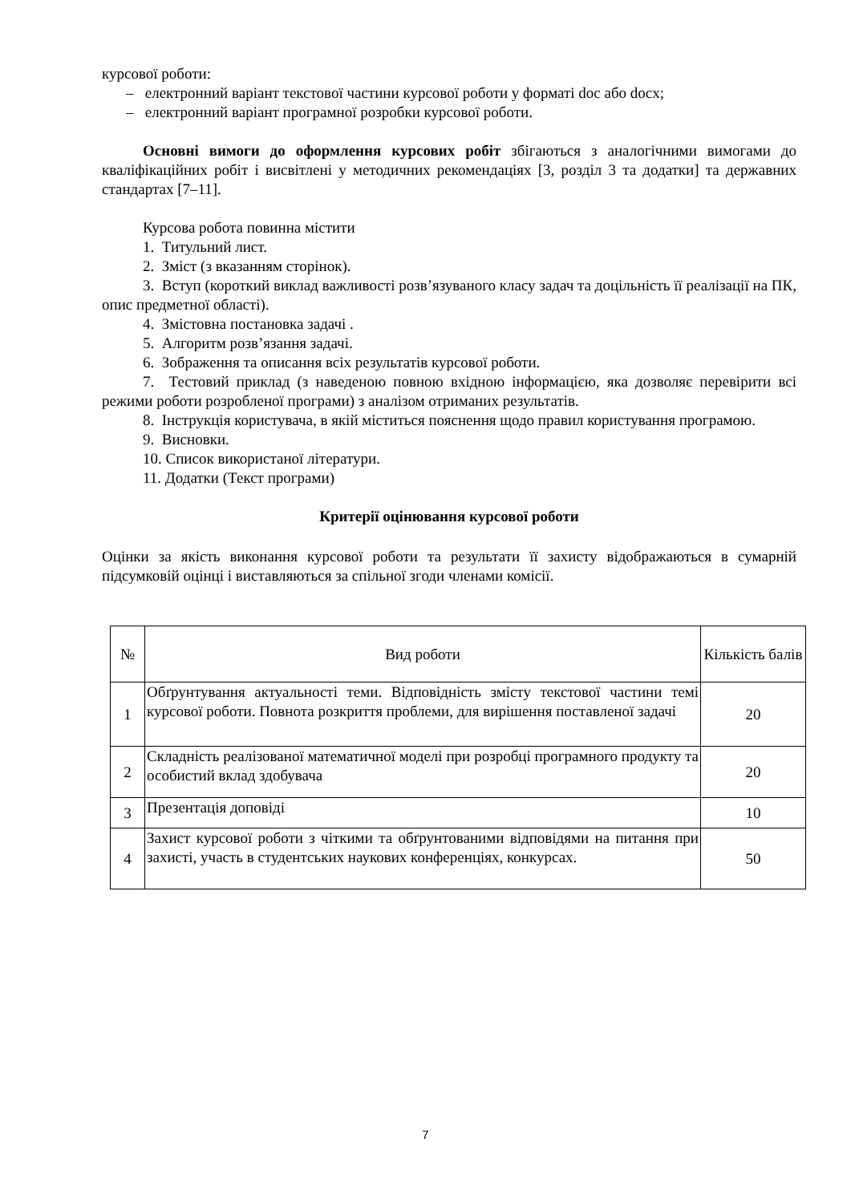курсової роботи:
– електронний варіант текстової частини курсової роботи у форматі doc або docx;
– електронний варіант програмної розробки курсової роботи.
Основні вимоги до оформлення курсових робіт збігаються з аналогічними вимогами до кваліфікаційних робіт і висвітлені у методичних рекомендаціях [3, розділ 3 та додатки] та державних стандартах [7–11].
Курсова робота повинна містити
1. Титульний лист.
2. Зміст (з вказанням сторінок).
3. Вступ (короткий виклад важливості розв’язуваного класу задач та доцільність її реалізації на ПК, опис предметної області).
4. Змістовна постановка задачі .
5. Алгоритм розв’язання задачі.
6. Зображення та описання всіх результатів курсової роботи.
7. Тестовий приклад (з наведеною повною вхідною інформацією, яка дозволяє перевірити всі режими роботи розробленої програми) з аналізом отриманих результатів.
8. Інструкція користувача, в якій міститься пояснення щодо правил користування програмою.
9. Висновки.
10. Список використаної літератури.
11. Додатки (Текст програми)
Критерії оцінювання курсової роботи
Оцінки за якість виконання курсової роботи та результати її захисту відображаються в сумарній підсумковій оцінці і виставляються за спільної згоди членами комісії.
| № | Вид роботи | Кількість балів |
| --- | --- | --- |
| 1 | Обґрунтування актуальності теми. Відповідність змісту текстової частини темі курсової роботи. Повнота розкриття проблеми, для вирішення поставленої задачі | 20 |
| 2 | Складність реалізованої математичної моделі при розробці програмного продукту та особистий вклад здобувача | 20 |
| 3 | Презентація доповіді | 10 |
| 4 | Захист курсової роботи з чіткими та обґрунтованими відповідями на питання при захисті, участь в студентських наукових конференціях, конкурсах. | 50 |
7